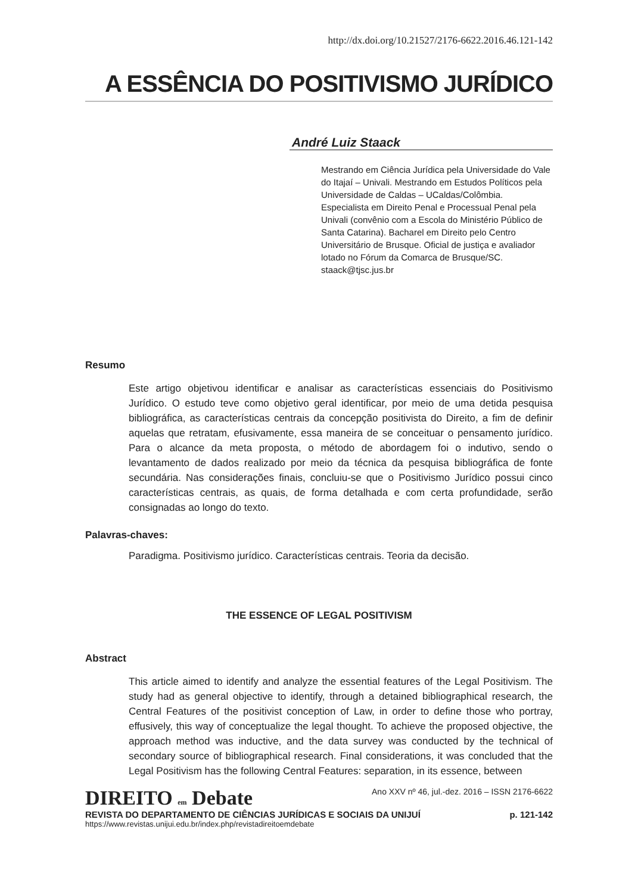http://dx.doi.org/10.21527/2176-6622.2016.46.121-142
A ESSÊNCIA DO POSITIVISMO JURÍDICO
André Luiz Staack
Mestrando em Ciência Jurídica pela Universidade do Vale do Itajaí – Univali. Mestrando em Estudos Políticos pela Universidade de Caldas – UCaldas/Colômbia. Especialista em Direito Penal e Processual Penal pela Univali (convênio com a Escola do Ministério Público de Santa Catarina). Bacharel em Direito pelo Centro Universitário de Brusque. Oficial de justiça e avaliador lotado no Fórum da Comarca de Brusque/SC. staack@tjsc.jus.br
Resumo
Este artigo objetivou identificar e analisar as características essenciais do Positivismo Jurídico. O estudo teve como objetivo geral identificar, por meio de uma detida pesquisa bibliográfica, as características centrais da concepção positivista do Direito, a fim de definir aquelas que retratam, efusivamente, essa maneira de se conceituar o pensamento jurídico. Para o alcance da meta proposta, o método de abordagem foi o indutivo, sendo o levantamento de dados realizado por meio da técnica da pesquisa bibliográfica de fonte secundária. Nas considerações finais, concluiu-se que o Positivismo Jurídico possui cinco características centrais, as quais, de forma detalhada e com certa profundidade, serão consignadas ao longo do texto.
Palavras-chaves:
Paradigma. Positivismo jurídico. Características centrais. Teoria da decisão.
THE ESSENCE OF LEGAL POSITIVISM
Abstract
This article aimed to identify and analyze the essential features of the Legal Positivism. The study had as general objective to identify, through a detained bibliographical research, the Central Features of the positivist conception of Law, in order to define those who portray, effusively, this way of conceptualize the legal thought. To achieve the proposed objective, the approach method was inductive, and the data survey was conducted by the technical of secondary source of bibliographical research. Final considerations, it was concluded that the Legal Positivism has the following Central Features: separation, in its essence, between
DIREITO em Debate Ano XXV nº 46, jul.-dez. 2016 – ISSN 2176-6622
REVISTA DO DEPARTAMENTO DE CIÊNCIAS JURÍDICAS E SOCIAIS DA UNIJUÍ p. 121-142
https://www.revistas.unijui.edu.br/index.php/revistadireitoemdebate